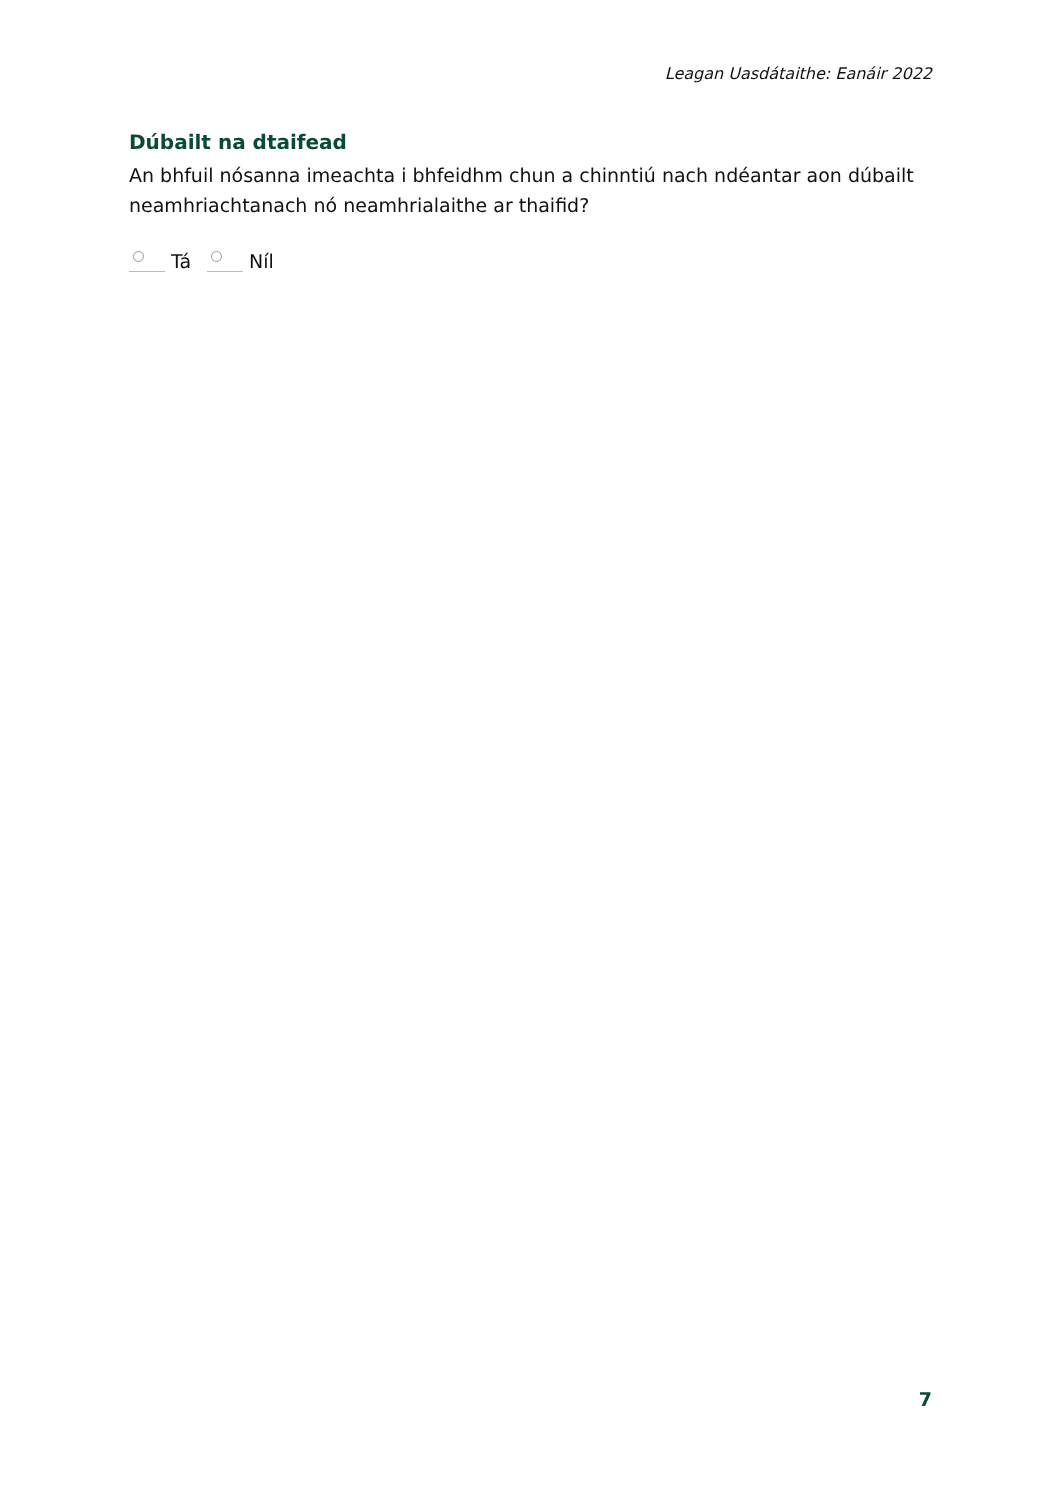Leagan Uasdátaithe: Eanáir 2022
Dúbailt na dtaifead
An bhfuil nósanna imeachta i bhfeidhm chun a chinntiú nach ndéantar aon dúbailt neamhriachtanach nó neamhrialaithe ar thaifid?
Tá Níl
7